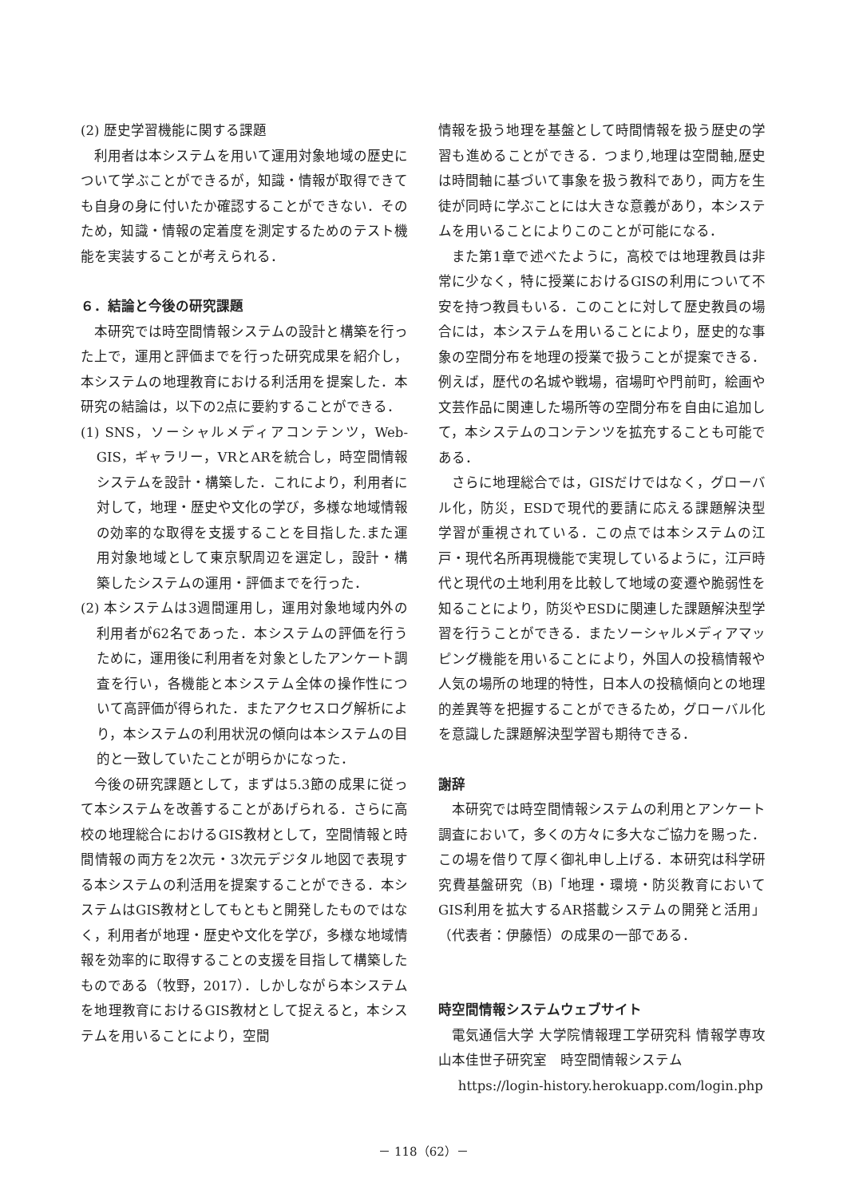(2) 歴史学習機能に関する課題
利用者は本システムを用いて運用対象地域の歴史について学ぶことができるが，知識・情報が取得できても自身の身に付いたか確認することができない．そのため，知識・情報の定着度を測定するためのテスト機能を実装することが考えられる．
６．結論と今後の研究課題
本研究では時空間情報システムの設計と構築を行った上で，運用と評価までを行った研究成果を紹介し，本システムの地理教育における利活用を提案した．本研究の結論は，以下の2点に要約することができる．
(1) SNS，ソーシャルメディアコンテンツ，Web-GIS，ギャラリー，VRとARを統合し，時空間情報システムを設計・構築した．これにより，利用者に対して，地理・歴史や文化の学び，多様な地域情報の効率的な取得を支援することを目指した.また運用対象地域として東京駅周辺を選定し，設計・構築したシステムの運用・評価までを行った．
(2) 本システムは3週間運用し，運用対象地域内外の利用者が62名であった．本システムの評価を行うために，運用後に利用者を対象としたアンケート調査を行い，各機能と本システム全体の操作性について高評価が得られた．またアクセスログ解析により，本システムの利用状況の傾向は本システムの目的と一致していたことが明らかになった．
今後の研究課題として，まずは5.3節の成果に従って本システムを改善することがあげられる．さらに高校の地理総合におけるGIS教材として，空間情報と時間情報の両方を2次元・3次元デジタル地図で表現する本システムの利活用を提案することができる．本システムはGIS教材としてもともと開発したものではなく，利用者が地理・歴史や文化を学び，多様な地域情報を効率的に取得することの支援を目指して構築したものである（牧野，2017）．しかしながら本システムを地理教育におけるGIS教材として捉えると，本システムを用いることにより，空間
情報を扱う地理を基盤として時間情報を扱う歴史の学習も進めることができる．つまり,地理は空間軸,歴史は時間軸に基づいて事象を扱う教科であり，両方を生徒が同時に学ぶことには大きな意義があり，本システムを用いることによりこのことが可能になる．
また第1章で述べたように，高校では地理教員は非常に少なく，特に授業におけるGISの利用について不安を持つ教員もいる．このことに対して歴史教員の場合には，本システムを用いることにより，歴史的な事象の空間分布を地理の授業で扱うことが提案できる．例えば，歴代の名城や戦場，宿場町や門前町，絵画や文芸作品に関連した場所等の空間分布を自由に追加して，本システムのコンテンツを拡充することも可能である．
さらに地理総合では，GISだけではなく，グローバル化，防災，ESDで現代的要請に応える課題解決型学習が重視されている．この点では本システムの江戸・現代名所再現機能で実現しているように，江戸時代と現代の土地利用を比較して地域の変遷や脆弱性を知ることにより，防災やESDに関連した課題解決型学習を行うことができる．またソーシャルメディアマッピング機能を用いることにより，外国人の投稿情報や人気の場所の地理的特性，日本人の投稿傾向との地理的差異等を把握することができるため，グローバル化を意識した課題解決型学習も期待できる．
謝辞
本研究では時空間情報システムの利用とアンケート調査において，多くの方々に多大なご協力を賜った．この場を借りて厚く御礼申し上げる．本研究は科学研究費基盤研究（B)「地理・環境・防災教育においてGIS利用を拡大するAR搭載システムの開発と活用」（代表者：伊藤悟）の成果の一部である．
時空間情報システムウェブサイト
電気通信大学 大学院情報理工学研究科 情報学専攻山本佳世子研究室　時空間情報システム
https://login-history.herokuapp.com/login.php
－ 118（62）－